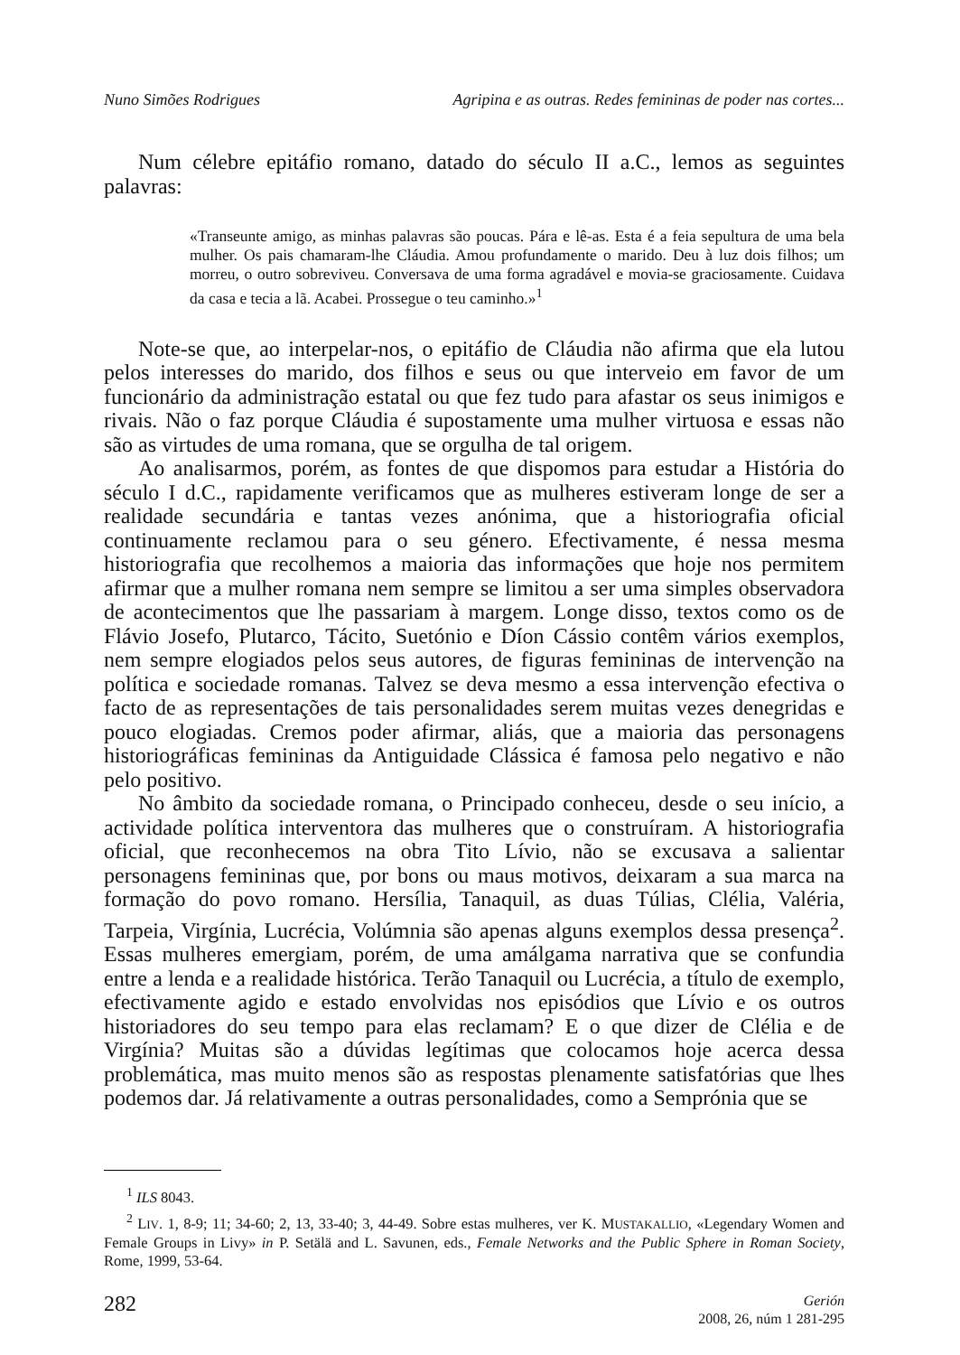Nuno Simões Rodrigues Agripina e as outras. Redes femininas de poder nas cortes...
Num célebre epitáfio romano, datado do século II a.C., lemos as seguintes palavras:
«Transeunte amigo, as minhas palavras são poucas. Pára e lê-as. Esta é a feia sepultura de uma bela mulher. Os pais chamaram-lhe Cláudia. Amou profundamente o marido. Deu à luz dois filhos; um morreu, o outro sobreviveu. Conversava de uma forma agradável e movia-se graciosamente. Cuidava da casa e tecia a lã. Acabei. Prossegue o teu caminho.»<sup>1</sup>
Note-se que, ao interpelar-nos, o epitáfio de Cláudia não afirma que ela lutou pelos interesses do marido, dos filhos e seus ou que interveio em favor de um funcionário da administração estatal ou que fez tudo para afastar os seus inimigos e rivais. Não o faz porque Cláudia é supostamente uma mulher virtuosa e essas não são as virtudes de uma romana, que se orgulha de tal origem.
Ao analisarmos, porém, as fontes de que dispomos para estudar a História do século I d.C., rapidamente verificamos que as mulheres estiveram longe de ser a realidade secundária e tantas vezes anónima, que a historiografia oficial continuamente reclamou para o seu género. Efectivamente, é nessa mesma historiografia que recolhemos a maioria das informações que hoje nos permitem afirmar que a mulher romana nem sempre se limitou a ser uma simples observadora de acontecimentos que lhe passariam à margem. Longe disso, textos como os de Flávio Josefo, Plutarco, Tácito, Suetónio e Díon Cássio contêm vários exemplos, nem sempre elogiados pelos seus autores, de figuras femininas de intervenção na política e sociedade romanas. Talvez se deva mesmo a essa intervenção efectiva o facto de as representações de tais personalidades serem muitas vezes denegridas e pouco elogiadas. Cremos poder afirmar, aliás, que a maioria das personagens historiográficas femininas da Antiguidade Clássica é famosa pelo negativo e não pelo positivo.
No âmbito da sociedade romana, o Principado conheceu, desde o seu início, a actividade política interventora das mulheres que o construíram. A historiografia oficial, que reconhecemos na obra Tito Lívio, não se excusava a salientar personagens femininas que, por bons ou maus motivos, deixaram a sua marca na formação do povo romano. Hersília, Tanaquil, as duas Túlias, Clélia, Valéria, Tarpeia, Virgínia, Lucrécia, Volúmnia são apenas alguns exemplos dessa presença<sup>2</sup>. Essas mulheres emergiam, porém, de uma amálgama narrativa que se confundia entre a lenda e a realidade histórica. Terão Tanaquil ou Lucrécia, a título de exemplo, efectivamente agido e estado envolvidas nos episódios que Lívio e os outros historiadores do seu tempo para elas reclamam? E o que dizer de Clélia e de Virgínia? Muitas são a dúvidas legítimas que colocamos hoje acerca dessa problemática, mas muito menos são as respostas plenamente satisfatórias que lhes podemos dar. Já relativamente a outras personalidades, como a Semprónia que se
<sup>1</sup> ILS 8043.
<sup>2</sup> LIV. 1, 8-9; 11; 34-60; 2, 13, 33-40; 3, 44-49. Sobre estas mulheres, ver K. MUSTAKALLIO, «Legendary Women and Female Groups in Livy» in P. Setälä and L. Savunen, eds., Female Networks and the Public Sphere in Roman Society, Rome, 1999, 53-64.
282
Gerión
2008, 26, núm 1 281-295